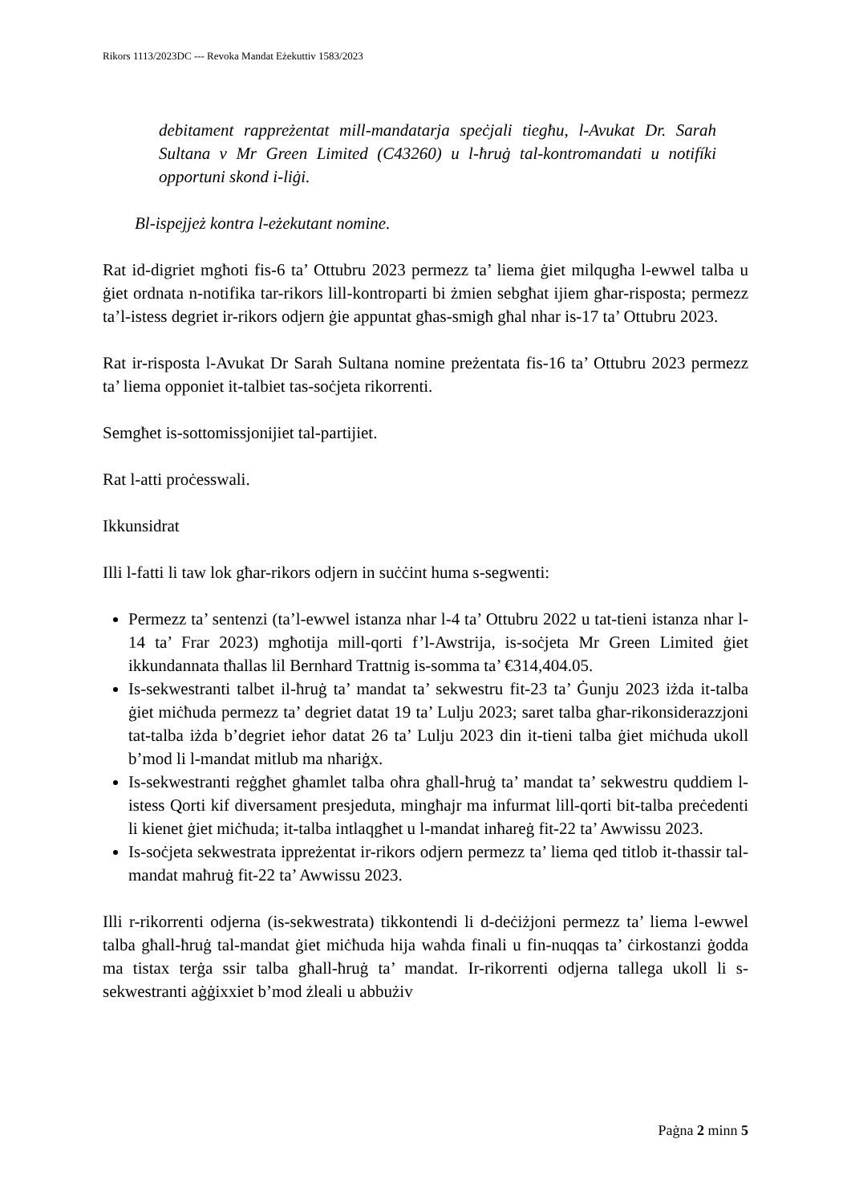Rikors 1113/2023DC --- Revoka Mandat Eżekuttiv 1583/2023
debitament rappreżentat mill-mandatarja speċjali tiegħu, l-Avukat Dr. Sarah Sultana v Mr Green Limited (C43260) u l-ħruġ tal-kontromandati u notifíki opportuni skond i-liġi.
Bl-ispejjeż kontra l-eżekutant nomine.
Rat id-digriet mgħoti fis-6 ta’ Ottubru 2023 permezz ta’ liema ġiet milqugħa l-ewwel talba u ġiet ordnata n-notifika tar-rikors lill-kontroparti bi żmien sebgħat ijiem għar-risposta; permezz ta’l-istess degriet ir-rikors odjern ġie appuntat għas-smigħ għal nhar is-17 ta’ Ottubru 2023.
Rat ir-risposta l-Avukat Dr Sarah Sultana nomine preżentata fis-16 ta’ Ottubru 2023 permezz ta’ liema opponiet it-talbiet tas-soċjeta rikorrenti.
Semgħet is-sottomissjonijiet tal-partijiet.
Rat l-atti proċesswali.
Ikkunsidrat
Illi l-fatti li taw lok għar-rikors odjern in suċċint huma s-segwenti:
Permezz ta’ sentenzi (ta’l-ewwel istanza nhar l-4 ta’ Ottubru 2022 u tat-tieni istanza nhar l-14 ta’ Frar 2023) mgħotija mill-qorti f’l-Awstrija, is-soċjeta Mr Green Limited ġiet ikkundannata tħallas lil Bernhard Trattnig is-somma ta’ €314,404.05.
Is-sekwestranti talbet il-ħruġ ta’ mandat ta’ sekwestru fit-23 ta’ Ġunju 2023 iżda it-talba ġiet miċħuda permezz ta’ degriet datat 19 ta’ Lulju 2023; saret talba għar-rikonsiderazzjoni tat-talba iżda b’degriet ieħor datat 26 ta’ Lulju 2023 din it-tieni talba ġiet miċhuda ukoll b’mod li l-mandat mitlub ma nħariġx.
Is-sekwestranti reġgħet għamlet talba oħra għall-ħruġ ta’ mandat ta’ sekwestru quddiem l-istess Qorti kif diversament presjeduta, mingħajr ma infurmat lill-qorti bit-talba preċedenti li kienet ġiet miċħuda; it-talba intlaqgħet u l-mandat inħareġ fit-22 ta’ Awwissu 2023.
Is-soċjeta sekwestrata ippreżentat ir-rikors odjern permezz ta’ liema qed titlob it-thassir tal-mandat maħruġ fit-22 ta’ Awwissu 2023.
Illi r-rikorrenti odjerna (is-sekwestrata) tikkontendi li d-deċiżjoni permezz ta’ liema l-ewwel talba għall-ħruġ tal-mandat ġiet miċħuda hija waħda finali u fin-nuqqas ta’ ċirkostanzi ġodda ma tistax terġa ssir talba għall-ħruġ ta’ mandat. Ir-rikorrenti odjerna tallega ukoll li s-sekwestranti aġġixxiet b’mod żleali u abbużiv
Paġna 2 minn 5